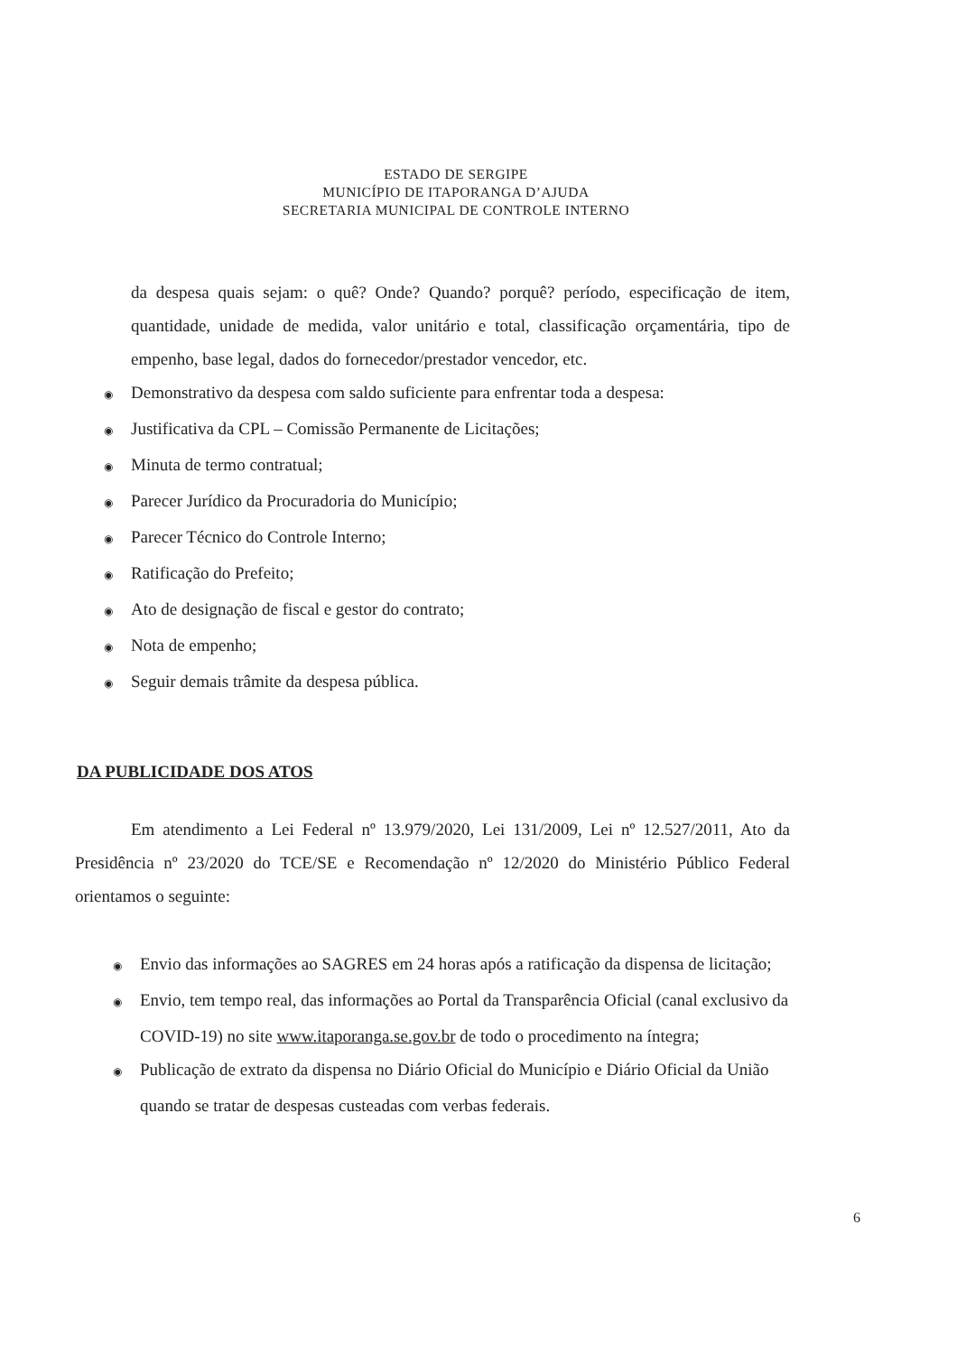ESTADO DE SERGIPE
MUNICÍPIO DE ITAPORANGA D’AJUDA
SECRETARIA MUNICIPAL DE CONTROLE INTERNO
da despesa quais sejam: o quê? Onde? Quando? porquê? período, especificação de item, quantidade, unidade de medida, valor unitário e total, classificação orçamentária, tipo de empenho, base legal, dados do fornecedor/prestador vencedor, etc.
◉ Demonstrativo da despesa com saldo suficiente para enfrentar toda a despesa:
◉ Justificativa da CPL – Comissão Permanente de Licitações;
◉ Minuta de termo contratual;
◉ Parecer Jurídico da Procuradoria do Município;
◉ Parecer Técnico do Controle Interno;
◉ Ratificação do Prefeito;
◉ Ato de designação de fiscal e gestor do contrato;
◉ Nota de empenho;
◉ Seguir demais trâmite da despesa pública.
DA PUBLICIDADE DOS ATOS
Em atendimento a Lei Federal nº 13.979/2020, Lei 131/2009, Lei nº 12.527/2011, Ato da Presidência nº 23/2020 do TCE/SE e Recomendação nº 12/2020 do Ministério Público Federal orientamos o seguinte:
◉ Envio das informações ao SAGRES em 24 horas após a ratificação da dispensa de licitação;
◉ Envio, tem tempo real, das informações ao Portal da Transparência Oficial (canal exclusivo da COVID-19) no site www.itaporanga.se.gov.br de todo o procedimento na íntegra;
◉ Publicação de extrato da dispensa no Diário Oficial do Município e Diário Oficial da União quando se tratar de despesas custeadas com verbas federais.
6